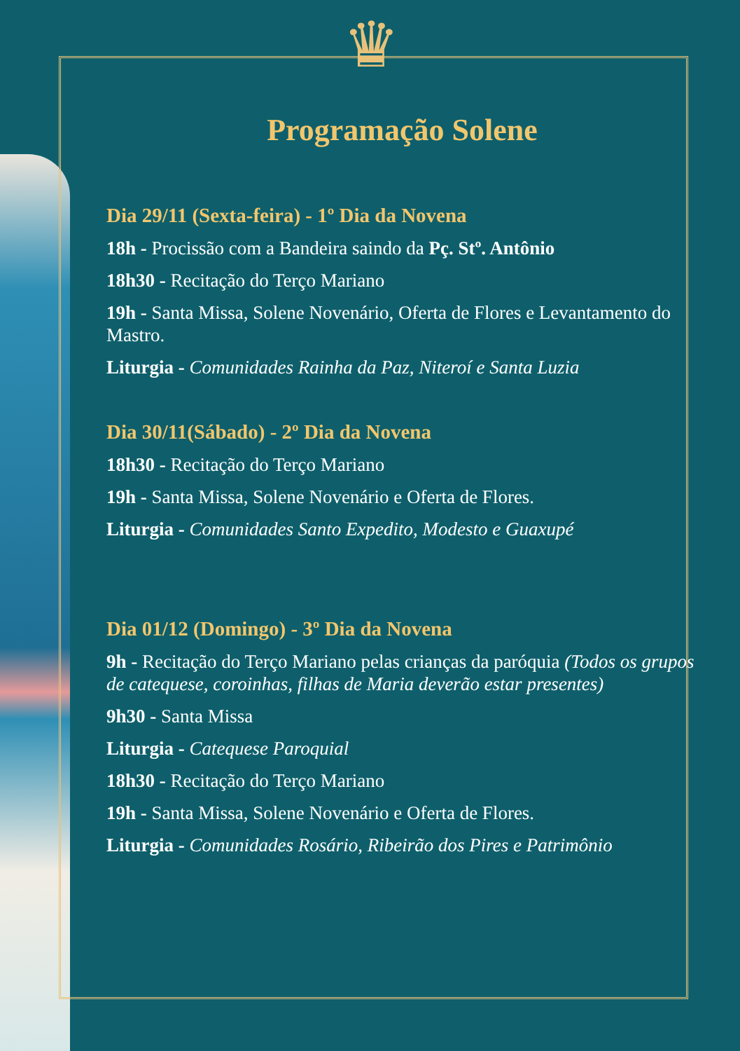♛
Programação Solene
Dia 29/11 (Sexta-feira) - 1º Dia da Novena
18h - Procissão com a Bandeira saindo da Pç. Stº. Antônio
18h30 - Recitação do Terço Mariano
19h - Santa Missa, Solene Novenário, Oferta de Flores e Levantamento do Mastro.
Liturgia - Comunidades Rainha da Paz, Niteroí e Santa Luzia
Dia 30/11(Sábado) - 2º Dia da Novena
18h30 - Recitação do Terço Mariano
19h - Santa Missa, Solene Novenário e Oferta de Flores.
Liturgia - Comunidades Santo Expedito, Modesto e Guaxupé
Dia 01/12 (Domingo) - 3º Dia da Novena
9h - Recitação do Terço Mariano pelas crianças da paróquia (Todos os grupos de catequese, coroinhas, filhas de Maria deverão estar presentes)
9h30 - Santa Missa
Liturgia - Catequese Paroquial
18h30 - Recitação do Terço Mariano
19h - Santa Missa, Solene Novenário e Oferta de Flores.
Liturgia - Comunidades Rosário, Ribeirão dos Pires e Patrimônio